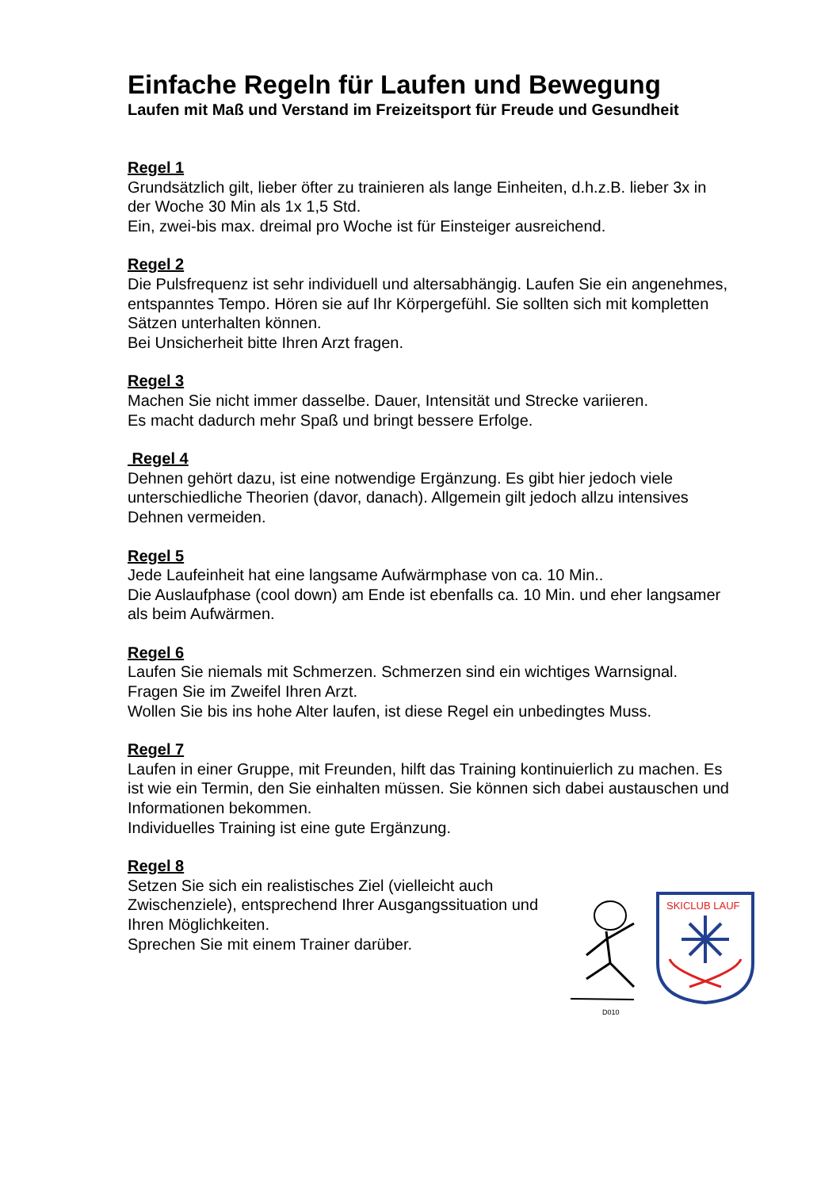Einfache Regeln für Laufen und Bewegung
Laufen mit Maß und Verstand im Freizeitsport für Freude und Gesundheit
Regel 1
Grundsätzlich gilt, lieber öfter zu trainieren als lange Einheiten, d.h.z.B. lieber 3x in der Woche 30 Min als 1x 1,5 Std.
Ein, zwei-bis max. dreimal pro Woche ist für Einsteiger ausreichend.
Regel 2
Die Pulsfrequenz ist sehr individuell und altersabhängig. Laufen Sie ein angenehmes, entspanntes Tempo. Hören sie auf Ihr Körpergefühl. Sie sollten sich mit kompletten Sätzen unterhalten können.
Bei Unsicherheit bitte Ihren Arzt fragen.
Regel 3
Machen Sie nicht immer dasselbe. Dauer, Intensität und Strecke variieren.
Es macht dadurch mehr Spaß und bringt bessere Erfolge.
Regel 4
Dehnen gehört dazu, ist eine notwendige Ergänzung. Es gibt hier jedoch viele unterschiedliche Theorien (davor, danach). Allgemein gilt jedoch allzu intensives Dehnen vermeiden.
Regel 5
Jede Laufeinheit hat eine langsame Aufwärmphase von ca. 10 Min..
Die Auslaufphase (cool down) am Ende ist ebenfalls ca. 10 Min. und eher langsamer als beim Aufwärmen.
Regel 6
Laufen Sie niemals mit Schmerzen. Schmerzen sind ein wichtiges Warnsignal.
Fragen Sie im Zweifel Ihren Arzt.
Wollen Sie bis ins hohe Alter laufen, ist diese Regel ein unbedingtes Muss.
Regel 7
Laufen in einer Gruppe, mit Freunden, hilft das Training kontinuierlich zu machen. Es ist wie ein Termin, den Sie einhalten müssen. Sie können sich dabei austauschen und Informationen bekommen.
Individuelles Training ist eine gute Ergänzung.
Regel 8
Setzen Sie sich ein realistisches Ziel (vielleicht auch Zwischenziele), entsprechend Ihrer Ausgangssituation und Ihren Möglichkeiten.
Sprechen Sie mit einem Trainer darüber.
D010
SKICLUB LAUF